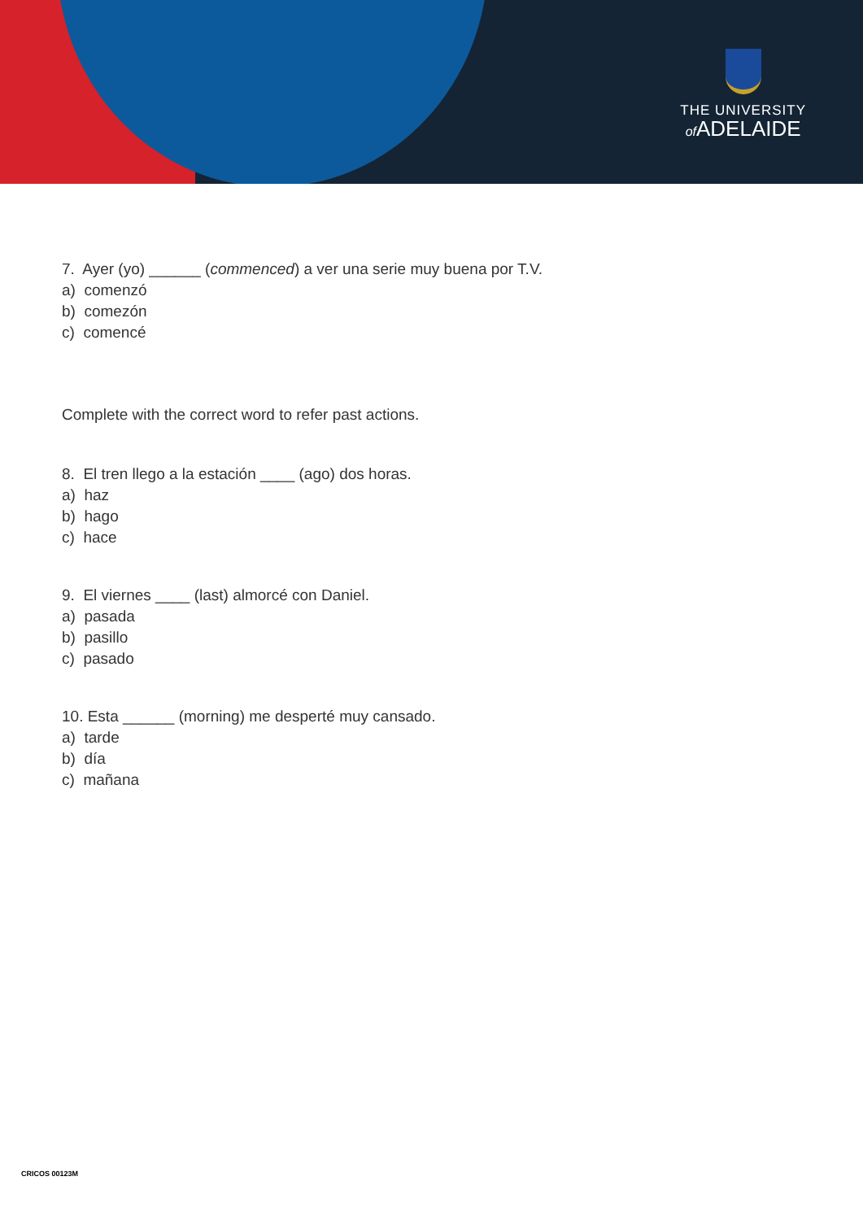THE UNIVERSITY
of ADELAIDE
7. Ayer (yo) ______ (commenced) a ver una serie muy buena por T.V.
a) comenzó
b) comezón
c) comencé
Complete with the correct word to refer past actions.
8. El tren llego a la estación ____ (ago) dos horas.
a) haz
b) hago
c) hace
9. El viernes ____ (last) almorcé con Daniel.
a) pasada
b) pasillo
c) pasado
10. Esta ______ (morning) me desperté muy cansado.
a) tarde
b) día
c) mañana
CRICOS 00123M